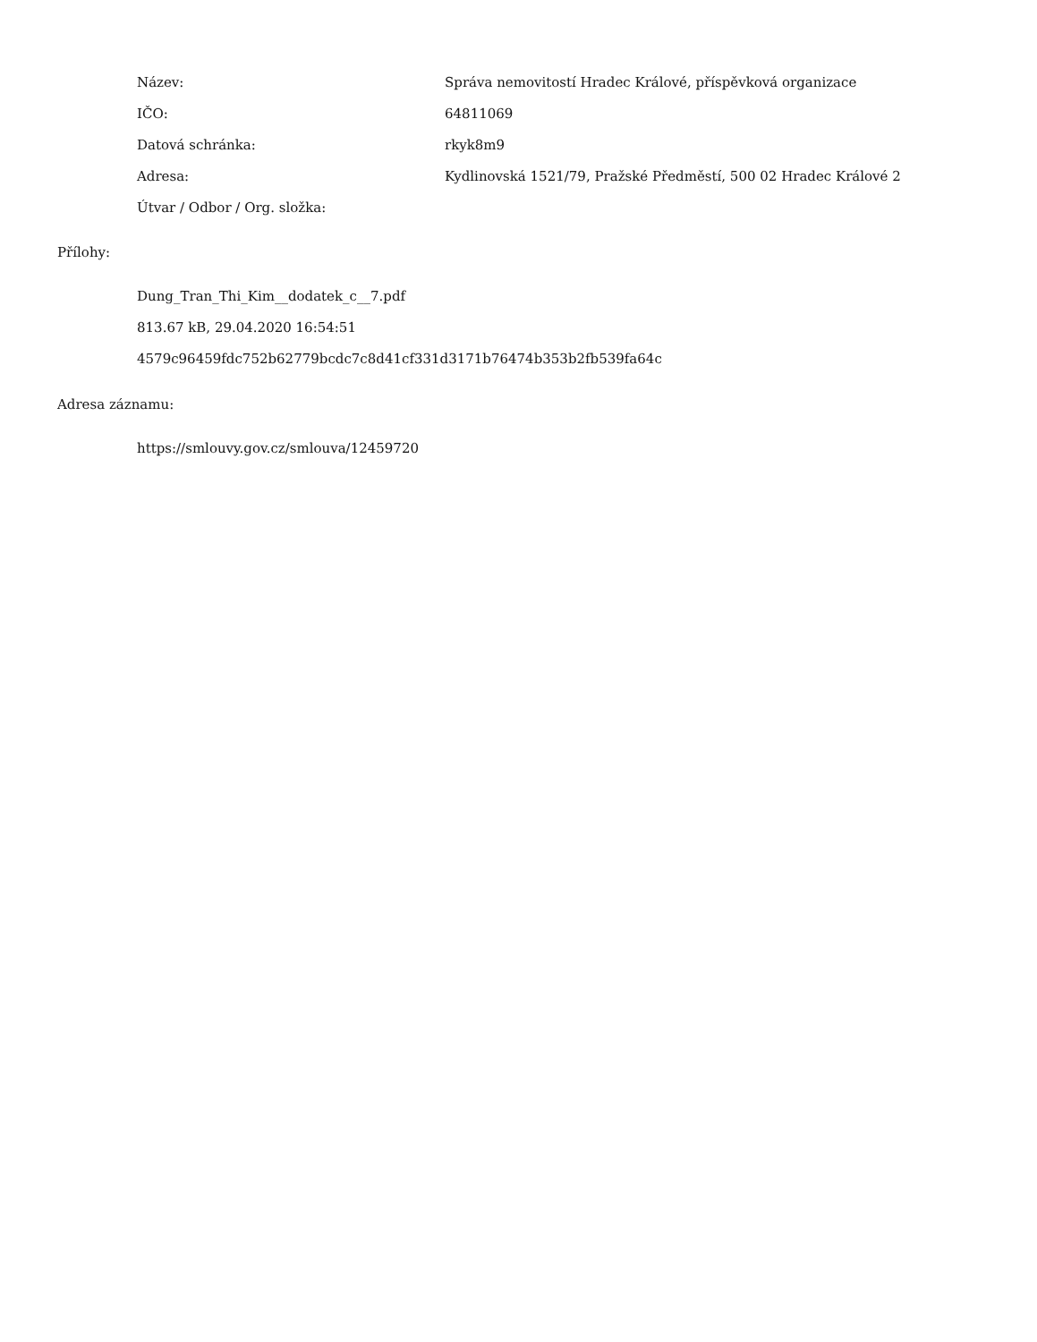Název:
Správa nemovitostí Hradec Králové, příspěvková organizace
IČO: 64811069
Datová schránka: rkyk8m9
Adresa:
Kydlinovská 1521/79, Pražské Předměstí, 500 02 Hradec Králové 2
Útvar / Odbor / Org. složka:
Přílohy:
Dung_Tran_Thi_Kim__dodatek_c__7.pdf
813.67 kB, 29.04.2020 16:54:51
4579c96459fdc752b62779bcdc7c8d41cf331d3171b76474b353b2fb539fa64c
Adresa záznamu:
https://smlouvy.gov.cz/smlouva/12459720